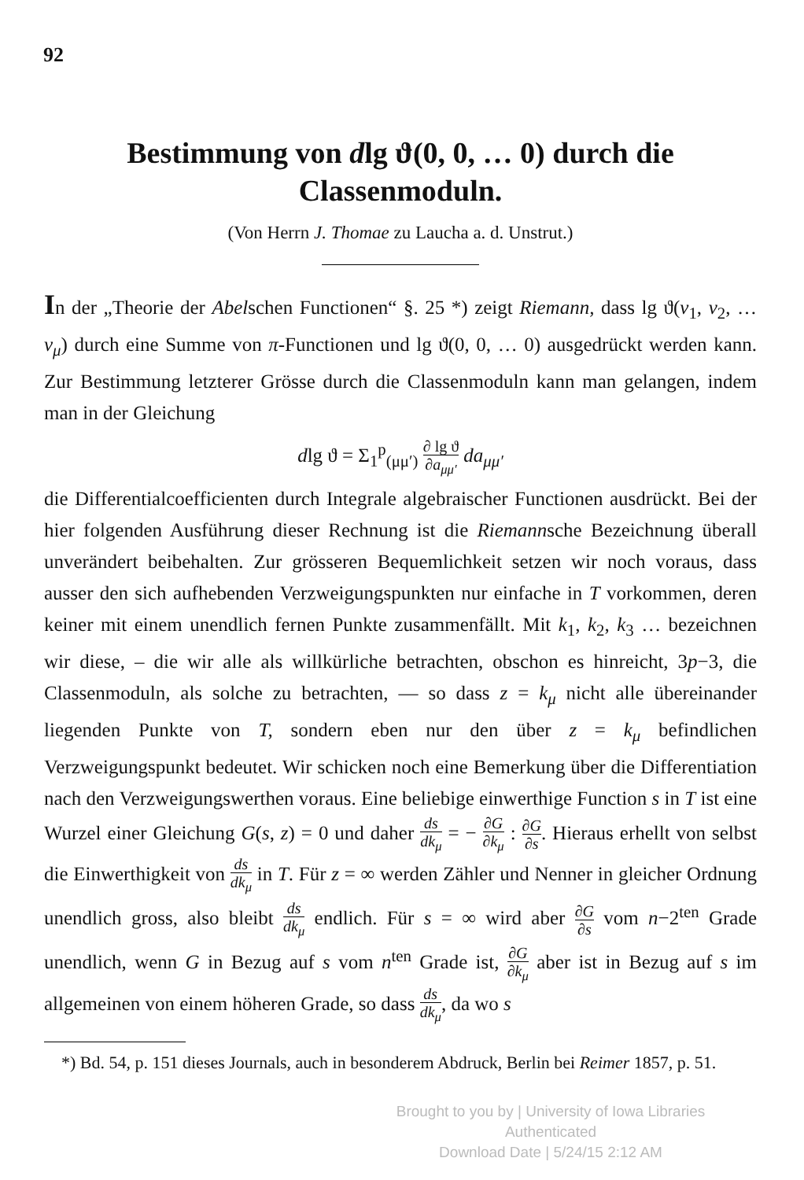92
Bestimmung von dlg ϑ(0, 0, … 0) durch die Classenmoduln.
(Von Herrn J. Thomae zu Laucha a. d. Unstrut.)
In der „Theorie der Abelschen Functionen“ §. 25 *) zeigt Riemann, dass lg ϑ(v<sub>1</sub>, v<sub>2</sub>, … v<sub>μ</sub>) durch eine Summe von π-Functionen und lg ϑ(0, 0, … 0) ausgedrückt werden kann. Zur Bestimmung letzterer Grösse durch die Classenmoduln kann man gelangen, indem man in der Gleichung
dlg ϑ = Σ<sub>1</sub><sup>p</sup><sub>(μμ′)</sub> ∂ lg ϑ ∂a<sub>μμ′</sub> da<sub>μμ′</sub>
die Differentialcoefficienten durch Integrale algebraischer Functionen ausdrückt. Bei der hier folgenden Ausführung dieser Rechnung ist die Riemannsche Bezeichnung überall unverändert beibehalten. Zur grösseren Bequemlichkeit setzen wir noch voraus, dass ausser den sich aufhebenden Verzweigungspunkten nur einfache in T vorkommen, deren keiner mit einem unendlich fernen Punkte zusammenfällt. Mit k<sub>1</sub>, k<sub>2</sub>, k<sub>3</sub> … bezeichnen wir diese, – die wir alle als willkürliche betrachten, obschon es hinreicht, 3p−3, die Classenmoduln, als solche zu betrachten, — so dass z = k<sub>μ</sub> nicht alle übereinander liegenden Punkte von T, sondern eben nur den über z = k<sub>μ</sub> befindlichen Verzweigungspunkt bedeutet. Wir schicken noch eine Bemerkung über die Differentiation nach den Verzweigungswerthen voraus. Eine beliebige einwerthige Function s in T ist eine Wurzel einer Gleichung G(s, z) = 0 und daher ds dk<sub>μ</sub> = − ∂G ∂k<sub>μ</sub> : ∂G ∂s. Hieraus erhellt von selbst die Einwerthigkeit von ds dk<sub>μ</sub> in T. Für z = ∞ werden Zähler und Nenner in gleicher Ordnung unendlich gross, also bleibt ds dk<sub>μ</sub> endlich. Für s = ∞ wird aber ∂G ∂s vom n−2<sup>ten</sup> Grade unendlich, wenn G in Bezug auf s vom n<sup>ten</sup> Grade ist, ∂G ∂k<sub>μ</sub> aber ist in Bezug auf s im allgemeinen von einem höheren Grade, so dass ds dk<sub>μ</sub>, da wo s
*) Bd. 54, p. 151 dieses Journals, auch in besonderem Abdruck, Berlin bei Reimer 1857, p. 51.
Brought to you by | University of Iowa Libraries
Authenticated
Download Date | 5/24/15 2:12 AM